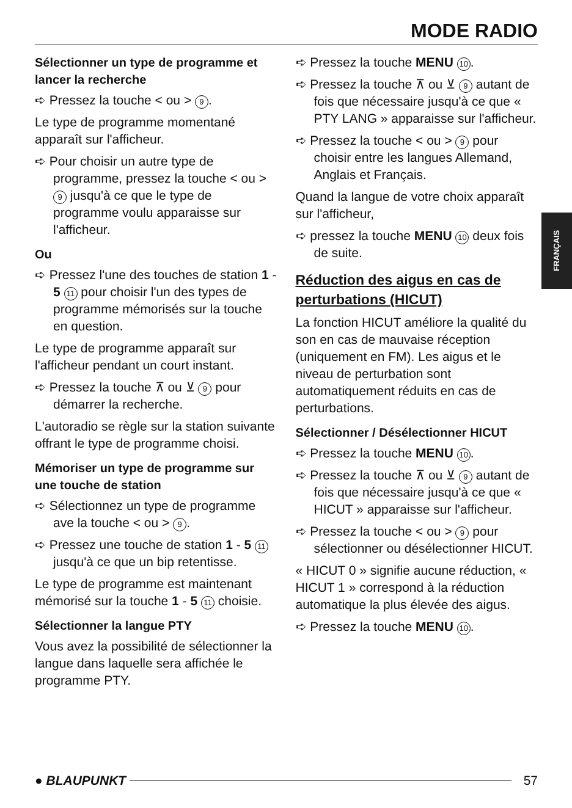MODE RADIO
FRANÇAIS
Sélectionner un type de programme et lancer la recherche
➪ Pressez la touche < ou > 9.
Le type de programme momentané apparaît sur l'afficheur.
➪ Pour choisir un autre type de programme, pressez la touche < ou > 9 jusqu'à ce que le type de programme voulu apparaisse sur l'afficheur.
Ou
➪ Pressez l'une des touches de station 1 - 5 11 pour choisir l'un des types de programme mémorisés sur la touche en question.
Le type de programme apparaît sur l'afficheur pendant un court instant.
➪ Pressez la touche ⊼ ou ⊻ 9 pour démarrer la recherche.
L'autoradio se règle sur la station suivante offrant le type de programme choisi.
Mémoriser un type de programme sur une touche de station
➪ Sélectionnez un type de programme ave la touche < ou > 9.
➪ Pressez une touche de station 1 - 5 11 jusqu'à ce que un bip retentisse.
Le type de programme est maintenant mémorisé sur la touche 1 - 5 11 choisie.
Sélectionner la langue PTY
Vous avez la possibilité de sélectionner la langue dans laquelle sera affichée le programme PTY.
➪ Pressez la touche MENU 10.
➪ Pressez la touche ⊼ ou ⊻ 9 autant de fois que nécessaire jusqu'à ce que « PTY LANG » apparaisse sur l'afficheur.
➪ Pressez la touche < ou > 9 pour choisir entre les langues Allemand, Anglais et Français.
Quand la langue de votre choix apparaît sur l'afficheur,
➪ pressez la touche MENU 10 deux fois de suite.
Réduction des aigus en cas de perturbations (HICUT)
La fonction HICUT améliore la qualité du son en cas de mauvaise réception (uniquement en FM). Les aigus et le niveau de perturbation sont automatiquement réduits en cas de perturbations.
Sélectionner / Désélectionner HICUT
➪ Pressez la touche MENU 10.
➪ Pressez la touche ⊼ ou ⊻ 9 autant de fois que nécessaire jusqu'à ce que « HICUT » apparaisse sur l'afficheur.
➪ Pressez la touche < ou > 9 pour sélectionner ou désélectionner HICUT.
« HICUT 0 » signifie aucune réduction, « HICUT 1 » correspond à la réduction automatique la plus élevée des aigus.
➪ Pressez la touche MENU 10.
● BLAUPUNKT 57